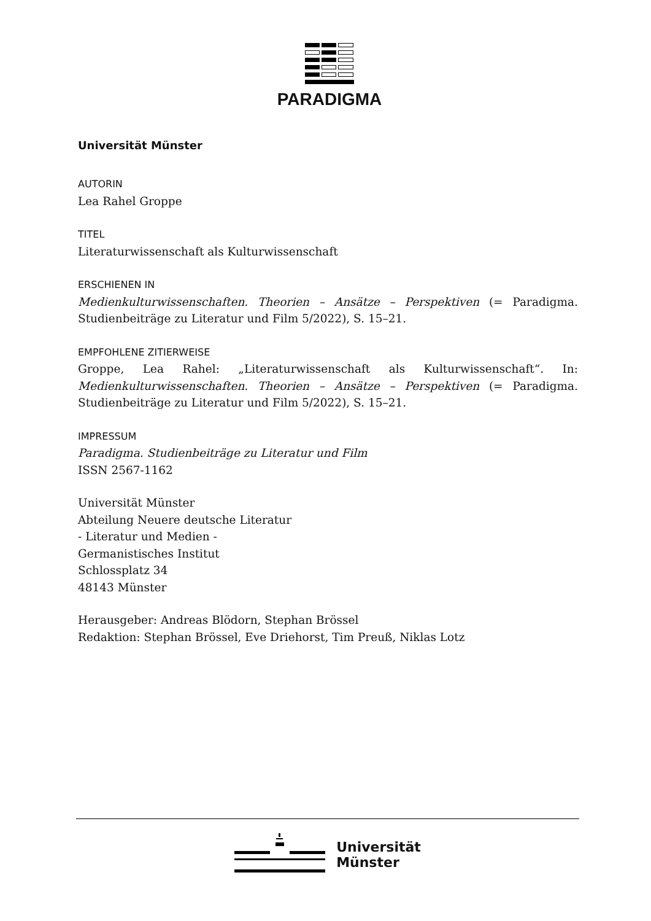PARADIGMA
Universität Münster
AUTORIN
Lea Rahel Groppe
TITEL
Literaturwissenschaft als Kulturwissenschaft
ERSCHIENEN IN
Medienkulturwissenschaften. Theorien – Ansätze – Perspektiven (= Paradigma. Studienbeiträge zu Literatur und Film 5/2022), S. 15–21.
EMPFOHLENE ZITIERWEISE
Groppe, Lea Rahel: „Literaturwissenschaft als Kulturwissenschaft“. In: Medienkulturwissenschaften. Theorien – Ansätze – Perspektiven (= Paradigma. Studienbeiträge zu Literatur und Film 5/2022), S. 15–21.
IMPRESSUM
Paradigma. Studienbeiträge zu Literatur und Film
ISSN 2567-1162
Universität Münster
Abteilung Neuere deutsche Literatur
- Literatur und Medien -
Germanistisches Institut
Schlossplatz 34
48143 Münster
Herausgeber: Andreas Blödorn, Stephan Brössel
Redaktion: Stephan Brössel, Eve Driehorst, Tim Preuß, Niklas Lotz
Universität
Münster